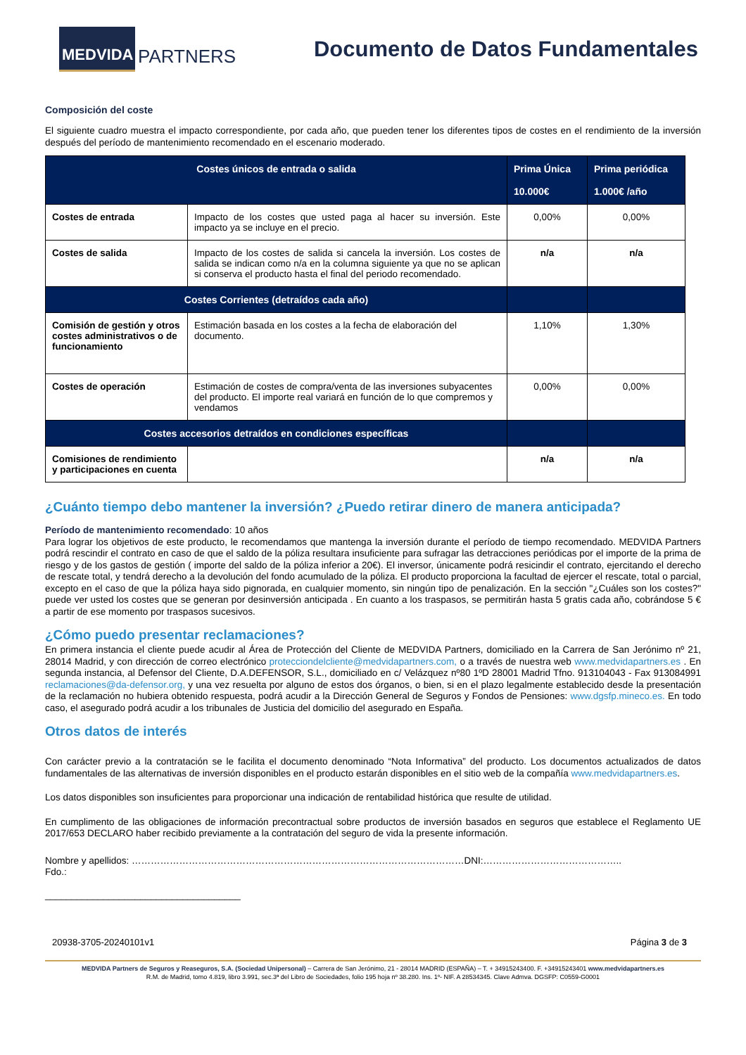MEDVIDA
PARTNERS
Documento de Datos Fundamentales
Composición del coste
El siguiente cuadro muestra el impacto correspondiente, por cada año, que pueden tener los diferentes tipos de costes en el rendimiento de la inversión después del período de mantenimiento recomendado en el escenario moderado.
| Costes únicos de entrada o salida | | Prima Única 10.000€ | Prima periódica 1.000€ /año |
| --- | --- | --- | --- |
| Costes de entrada | Impacto de los costes que usted paga al hacer su inversión. Este impacto ya se incluye en el precio. | 0,00% | 0,00% |
| Costes de salida | Impacto de los costes de salida si cancela la inversión. Los costes de salida se indican como n/a en la columna siguiente ya que no se aplican si conserva el producto hasta el final del periodo recomendado. | n/a | n/a |
| Costes Corrientes (detraídos cada año) | | | |
| Comisión de gestión y otros costes administrativos o de funcionamiento | Estimación basada en los costes a la fecha de elaboración del documento. | 1,10% | 1,30% |
| Costes de operación | Estimación de costes de compra/venta de las inversiones subyacentes del producto. El importe real variará en función de lo que compremos y vendamos | 0,00% | 0,00% |
| Costes accesorios detraídos en condiciones específicas | | | |
| Comisiones de rendimiento y participaciones en cuenta | | n/a | n/a |
¿Cuánto tiempo debo mantener la inversión? ¿Puedo retirar dinero de manera anticipada?
Período de mantenimiento recomendado: 10 años
Para lograr los objetivos de este producto, le recomendamos que mantenga la inversión durante el período de tiempo recomendado. MEDVIDA Partners podrá rescindir el contrato en caso de que el saldo de la póliza resultara insuficiente para sufragar las detracciones periódicas por el importe de la prima de riesgo y de los gastos de gestión ( importe del saldo de la póliza inferior a 20€). El inversor, únicamente podrá resicindir el contrato, ejercitando el derecho de rescate total, y tendrá derecho a la devolución del fondo acumulado de la póliza. El producto proporciona la facultad de ejercer el rescate, total o parcial, excepto en el caso de que la póliza haya sido pignorada, en cualquier momento, sin ningún tipo de penalización. En la sección "¿Cuáles son los costes?" puede ver usted los costes que se generan por desinversión anticipada . En cuanto a los traspasos, se permitirán hasta 5 gratis cada año, cobrándose 5 € a partir de ese momento por traspasos sucesivos.
¿Cómo puedo presentar reclamaciones?
En primera instancia el cliente puede acudir al Área de Protección del Cliente de MEDVIDA Partners, domiciliado en la Carrera de San Jerónimo nº 21, 28014 Madrid, y con dirección de correo electrónico protecciondelcliente@medvidapartners.com, o a través de nuestra web www.medvidapartners.es . En segunda instancia, al Defensor del Cliente, D.A.DEFENSOR, S.L., domiciliado en c/ Velázquez nº80 1ºD 28001 Madrid Tfno. 913104043 - Fax 913084991 reclamaciones@da-defensor.org, y una vez resuelta por alguno de estos dos órganos, o bien, si en el plazo legalmente establecido desde la presentación de la reclamación no hubiera obtenido respuesta, podrá acudir a la Dirección General de Seguros y Fondos de Pensiones: www.dgsfp.mineco.es. En todo caso, el asegurado podrá acudir a los tribunales de Justicia del domicilio del asegurado en España.
Otros datos de interés
Con carácter previo a la contratación se le facilita el documento denominado “Nota Informativa” del producto. Los documentos actualizados de datos fundamentales de las alternativas de inversión disponibles en el producto estarán disponibles en el sitio web de la compañía www.medvidapartners.es.
Los datos disponibles son insuficientes para proporcionar una indicación de rentabilidad histórica que resulte de utilidad.
En cumplimento de las obligaciones de información precontractual sobre productos de inversión basados en seguros que establece el Reglamento UE 2017/653 DECLARO haber recibido previamente a la contratación del seguro de vida la presente información.
Nombre y apellidos: ……………………………………………………………………………………………DNI:……………………………………..
Fdo.:
_____________________________________
20938-3705-20240101v1 Página 3 de 3
MEDVIDA Partners de Seguros y Reaseguros, S.A. (Sociedad Unipersonal) – Carrera de San Jerónimo, 21 - 28014 MADRID (ESPAÑA) – T. + 34915243400. F. +34915243401 www.medvidapartners.es
R.M. de Madrid, tomo 4.819, libro 3.991, sec.3ª del Libro de Sociedades, folio 195 hoja nº 38.280. Ins. 1º- NIF. A 28534345. Clave Admva. DGSFP: C0559-G0001